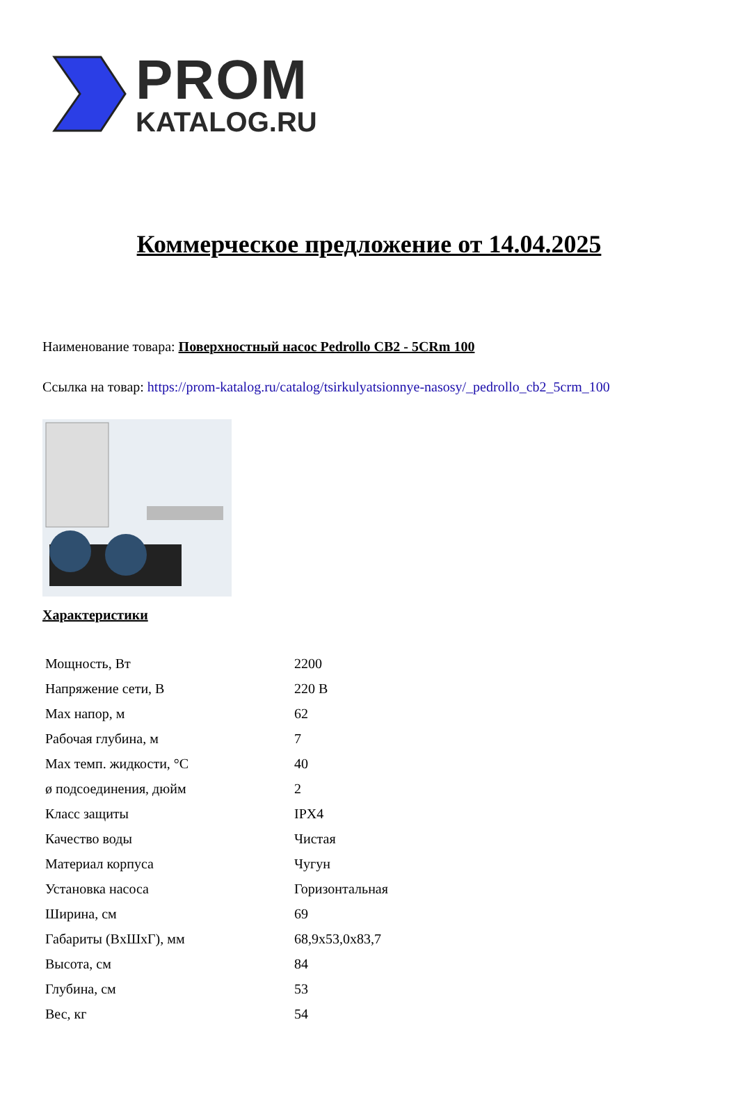PROM
KATALOG.RU
Коммерческое предложение от 14.04.2025
Наименование товара: Поверхностный насос Pedrollo CB2 - 5CRm 100
Ссылка на товар: https://prom-katalog.ru/catalog/tsirkulyatsionnye-nasosy/_pedrollo_cb2_5crm_100
Характеристики
| Мощность, Вт | 2200 |
| Напряжение сети, В | 220 В |
| Max напор, м | 62 |
| Рабочая глубина, м | 7 |
| Max темп. жидкости, °C | 40 |
| ø подсоединения, дюйм | 2 |
| Класс защиты | IPX4 |
| Качество воды | Чистая |
| Материал корпуса | Чугун |
| Установка насоса | Горизонтальная |
| Ширина, см | 69 |
| Габариты (ВxШxГ), мм | 68,9x53,0x83,7 |
| Высота, см | 84 |
| Глубина, см | 53 |
| Вес, кг | 54 |